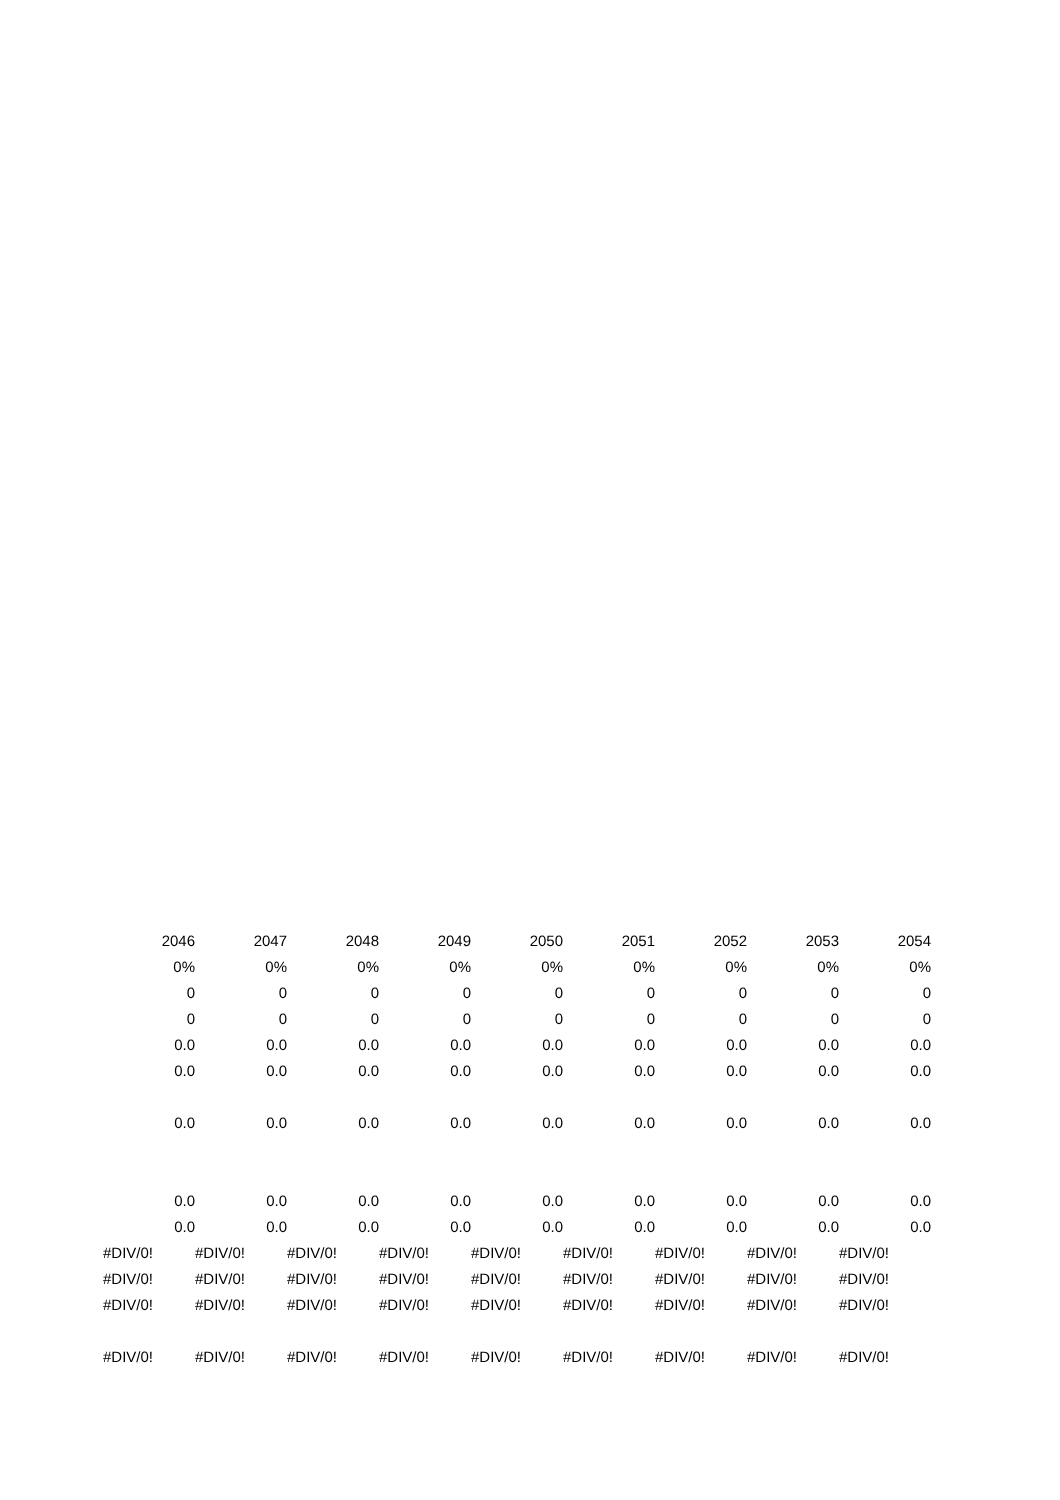| 2046 | 2047 | 2048 | 2049 | 2050 | 2051 | 2052 | 2053 | 2054 |
| 0% | 0% | 0% | 0% | 0% | 0% | 0% | 0% | 0% |
| 0 | 0 | 0 | 0 | 0 | 0 | 0 | 0 | 0 |
| 0 | 0 | 0 | 0 | 0 | 0 | 0 | 0 | 0 |
| 0.0 | 0.0 | 0.0 | 0.0 | 0.0 | 0.0 | 0.0 | 0.0 | 0.0 |
| 0.0 | 0.0 | 0.0 | 0.0 | 0.0 | 0.0 | 0.0 | 0.0 | 0.0 |
| 0.0 | 0.0 | 0.0 | 0.0 | 0.0 | 0.0 | 0.0 | 0.0 | 0.0 |
| 0.0 | 0.0 | 0.0 | 0.0 | 0.0 | 0.0 | 0.0 | 0.0 | 0.0 |
| 0.0 | 0.0 | 0.0 | 0.0 | 0.0 | 0.0 | 0.0 | 0.0 | 0.0 |
| #DIV/0! | #DIV/0! | #DIV/0! | #DIV/0! | #DIV/0! | #DIV/0! | #DIV/0! | #DIV/0! | #DIV/0! |
| #DIV/0! | #DIV/0! | #DIV/0! | #DIV/0! | #DIV/0! | #DIV/0! | #DIV/0! | #DIV/0! | #DIV/0! |
| #DIV/0! | #DIV/0! | #DIV/0! | #DIV/0! | #DIV/0! | #DIV/0! | #DIV/0! | #DIV/0! | #DIV/0! |
| #DIV/0! | #DIV/0! | #DIV/0! | #DIV/0! | #DIV/0! | #DIV/0! | #DIV/0! | #DIV/0! | #DIV/0! |